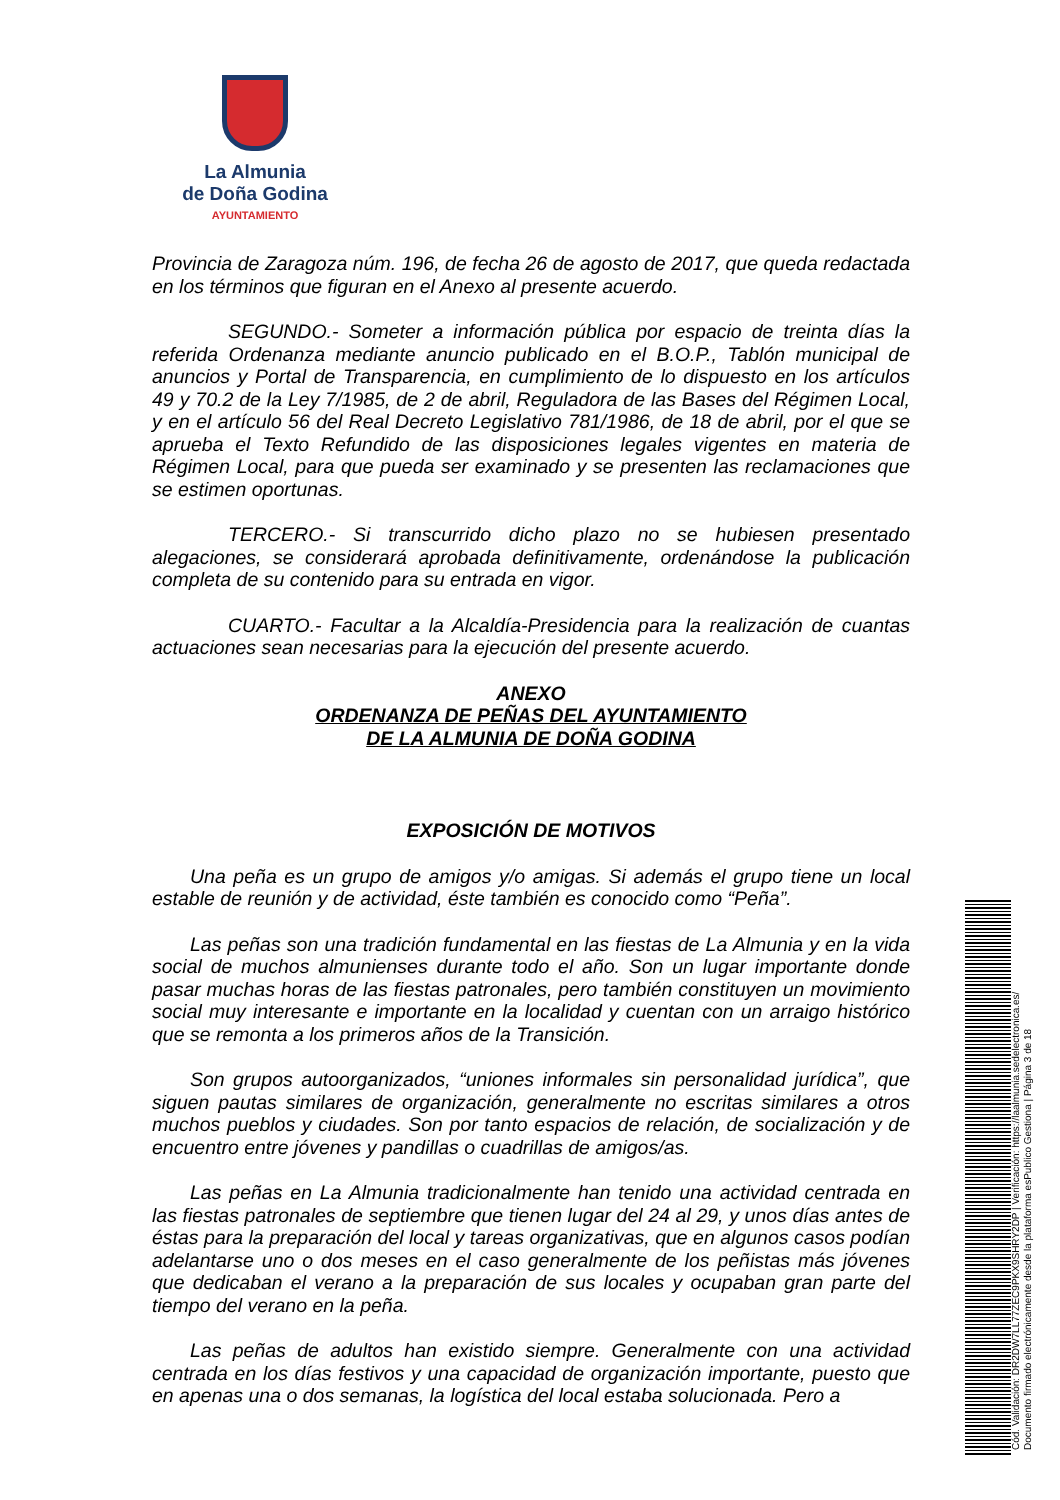La Almunia
de Doña Godina
AYUNTAMIENTO
Provincia de Zaragoza núm. 196, de fecha 26 de agosto de 2017, que queda redactada en los términos que figuran en el Anexo al presente acuerdo.
SEGUNDO.- Someter a información pública por espacio de treinta días la referida Ordenanza mediante anuncio publicado en el B.O.P., Tablón municipal de anuncios y Portal de Transparencia, en cumplimiento de lo dispuesto en los artículos 49 y 70.2 de la Ley 7/1985, de 2 de abril, Reguladora de las Bases del Régimen Local, y en el artículo 56 del Real Decreto Legislativo 781/1986, de 18 de abril, por el que se aprueba el Texto Refundido de las disposiciones legales vigentes en materia de Régimen Local, para que pueda ser examinado y se presenten las reclamaciones que se estimen oportunas.
TERCERO.- Si transcurrido dicho plazo no se hubiesen presentado alegaciones, se considerará aprobada definitivamente, ordenándose la publicación completa de su contenido para su entrada en vigor.
CUARTO.- Facultar a la Alcaldía-Presidencia para la realización de cuantas actuaciones sean necesarias para la ejecución del presente acuerdo.
ANEXO
ORDENANZA DE PEÑAS DEL AYUNTAMIENTO
DE LA ALMUNIA DE DOÑA GODINA
EXPOSICIÓN DE MOTIVOS
Una peña es un grupo de amigos y/o amigas. Si además el grupo tiene un local estable de reunión y de actividad, éste también es conocido como “Peña”.
Las peñas son una tradición fundamental en las fiestas de La Almunia y en la vida social de muchos almunienses durante todo el año. Son un lugar importante donde pasar muchas horas de las fiestas patronales, pero también constituyen un movimiento social muy interesante e importante en la localidad y cuentan con un arraigo histórico que se remonta a los primeros años de la Transición.
Son grupos autoorganizados, “uniones informales sin personalidad jurídica”, que siguen pautas similares de organización, generalmente no escritas similares a otros muchos pueblos y ciudades. Son por tanto espacios de relación, de socialización y de encuentro entre jóvenes y pandillas o cuadrillas de amigos/as.
Las peñas en La Almunia tradicionalmente han tenido una actividad centrada en las fiestas patronales de septiembre que tienen lugar del 24 al 29, y unos días antes de éstas para la preparación del local y tareas organizativas, que en algunos casos podían adelantarse uno o dos meses en el caso generalmente de los peñistas más jóvenes que dedicaban el verano a la preparación de sus locales y ocupaban gran parte del tiempo del verano en la peña.
Las peñas de adultos han existido siempre. Generalmente con una actividad centrada en los días festivos y una capacidad de organización importante, puesto que en apenas una o dos semanas, la logística del local estaba solucionada. Pero a
Cód. Validación: DR2DW7LL77ZEC9PKX9SHRY2DP | Verificación: https://laalmunia.sedelectronica.es/
Documento firmado electrónicamente desde la plataforma esPublico Gestiona | Página 3 de 18